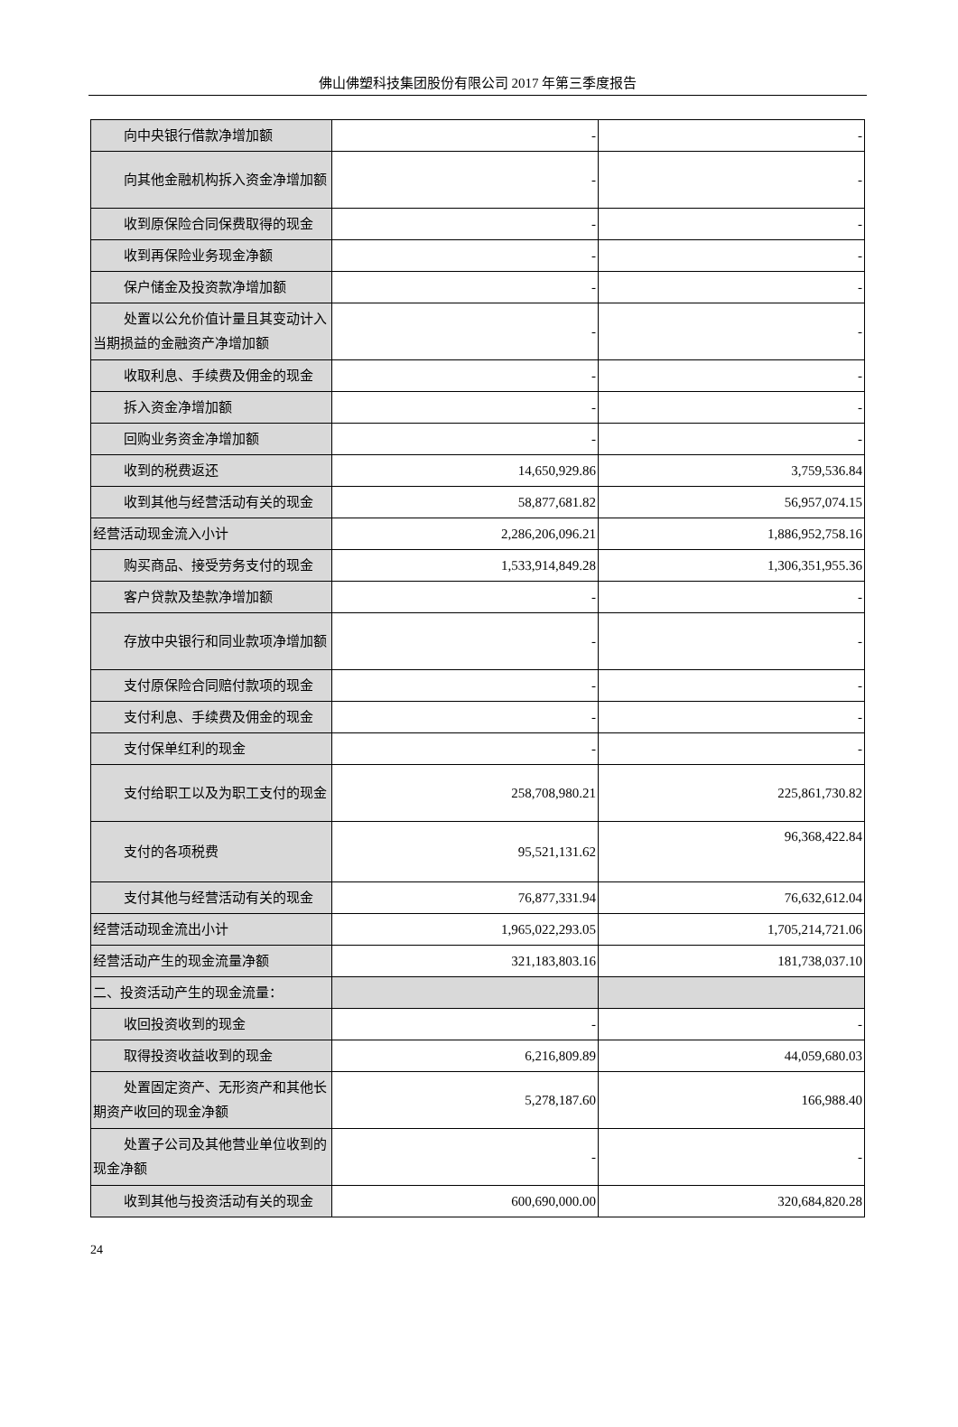佛山佛塑科技集团股份有限公司 2017 年第三季度报告
| 向中央银行借款净增加额 | - | - |
| 向其他金融机构拆入资金净增加 额 | - | - |
| 收到原保险合同保费取得的现金 | - | - |
| 收到再保险业务现金净额 | - | - |
| 保户储金及投资款净增加额 | - | - |
| 处置以公允价值计量且其变动计 入当期损益的金融资产净增加额 | - | - |
| 收取利息、手续费及佣金的现金 | - | - |
| 拆入资金净增加额 | - | - |
| 回购业务资金净增加额 | - | - |
| 收到的税费返还 | 14,650,929.86 | 3,759,536.84 |
| 收到其他与经营活动有关的现金 | 58,877,681.82 | 56,957,074.15 |
| 经营活动现金流入小计 | 2,286,206,096.21 | 1,886,952,758.16 |
| 购买商品、接受劳务支付的现金 | 1,533,914,849.28 | 1,306,351,955.36 |
| 客户贷款及垫款净增加额 | - | - |
| 存放中央银行和同业款项净增加 额 | - | - |
| 支付原保险合同赔付款项的现金 | - | - |
| 支付利息、手续费及佣金的现金 | - | - |
| 支付保单红利的现金 | - | - |
| 支付给职工以及为职工支付的现 金 | 258,708,980.21 | 225,861,730.82 |
| 支付的各项税费 | 95,521,131.62 | 96,368,422.84 |
| 支付其他与经营活动有关的现金 | 76,877,331.94 | 76,632,612.04 |
| 经营活动现金流出小计 | 1,965,022,293.05 | 1,705,214,721.06 |
| 经营活动产生的现金流量净额 | 321,183,803.16 | 181,738,037.10 |
| 二、投资活动产生的现金流量： | | |
| 收回投资收到的现金 | - | - |
| 取得投资收益收到的现金 | 6,216,809.89 | 44,059,680.03 |
| 处置固定资产、无形资产和其他 长期资产收回的现金净额 | 5,278,187.60 | 166,988.40 |
| 处置子公司及其他营业单位收到 的现金净额 | - | - |
| 收到其他与投资活动有关的现金 | 600,690,000.00 | 320,684,820.28 |
24